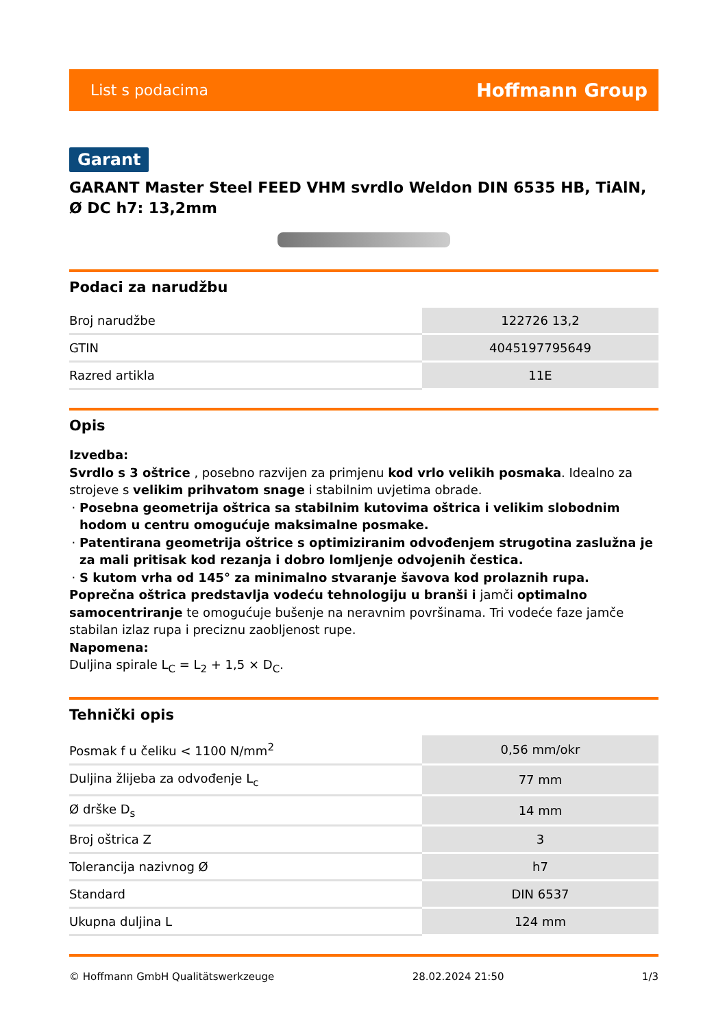List s podacima Hoffmann Group
Garant
GARANT Master Steel FEED VHM svrdlo Weldon DIN 6535 HB, TiAlN, Ø DC h7: 13,2mm
Podaci za narudžbu
| Broj narudžbe | 122726 13,2 |
| GTIN | 4045197795649 |
| Razred artikla | 11E |
Opis
Izvedba:
Svrdlo s 3 oštrice , posebno razvijen za primjenu kod vrlo velikih posmaka. Idealno za strojeve s velikim prihvatom snage i stabilnim uvjetima obrade.
Posebna geometrija oštrica sa stabilnim kutovima oštrica i velikim slobodnim hodom u centru omogućuje maksimalne posmake.
Patentirana geometrija oštrice s optimiziranim odvođenjem strugotina zaslužna je za mali pritisak kod rezanja i dobro lomljenje odvojenih čestica.
S kutom vrha od 145° za minimalno stvaranje šavova kod prolaznih rupa.
Poprečna oštrica predstavlja vodeću tehnologiju u branši i jamči optimalno samocentriranje te omogućuje bušenje na neravnim površinama. Tri vodeće faze jamče stabilan izlaz rupa i preciznu zaobljenost rupe.
Napomena:
Duljina spirale L<sub>C</sub> = L<sub>2</sub> + 1,5 × D<sub>C</sub>.
Tehnički opis
| Posmak f u čeliku < 1100 N/mm<sup>2</sup> | 0,56 mm/okr |
| Duljina žlijeba za odvođenje L<sub>c</sub> | 77 mm |
| Ø drške D<sub>s</sub> | 14 mm |
| Broj oštrica Z | 3 |
| Tolerancija nazivnog Ø | h7 |
| Standard | DIN 6537 |
| Ukupna duljina L | 124 mm |
© Hoffmann GmbH Qualitätswerkzeuge 28.02.2024 21:50 1/3